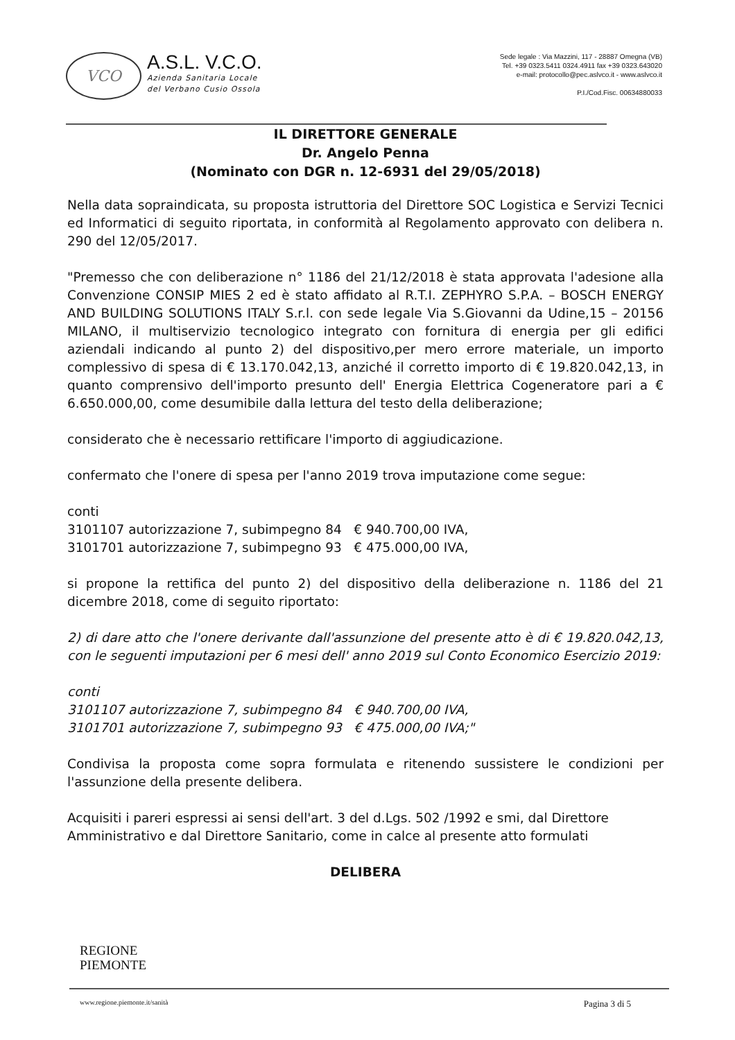VCO
A.S.L. V.C.O.
Azienda Sanitaria Locale
del Verbano Cusio Ossola
Sede legale : Via Mazzini, 117 - 28887 Omegna (VB)
Tel. +39 0323.5411 0324.4911 fax +39 0323.643020
e-mail: protocollo@pec.aslvco.it - www.aslvco.it
P.I./Cod.Fisc. 00634880033
IL DIRETTORE GENERALE
Dr. Angelo Penna
(Nominato con DGR n. 12-6931 del 29/05/2018)
Nella data sopraindicata, su proposta istruttoria del Direttore SOC Logistica e Servizi Tecnici ed Informatici di seguito riportata, in conformità al Regolamento approvato con delibera n. 290 del 12/05/2017.
"Premesso che con deliberazione n° 1186 del 21/12/2018 è stata approvata l'adesione alla Convenzione CONSIP MIES 2 ed è stato affidato al R.T.I. ZEPHYRO S.P.A. – BOSCH ENERGY AND BUILDING SOLUTIONS ITALY S.r.l. con sede legale Via S.Giovanni da Udine,15 – 20156 MILANO, il multiservizio tecnologico integrato con fornitura di energia per gli edifici aziendali indicando al punto 2) del dispositivo,per mero errore materiale, un importo complessivo di spesa di € 13.170.042,13, anziché il corretto importo di € 19.820.042,13, in quanto comprensivo dell'importo presunto dell' Energia Elettrica Cogeneratore pari a € 6.650.000,00, come desumibile dalla lettura del testo della deliberazione;
considerato che è necessario rettificare l'importo di aggiudicazione.
confermato che l'onere di spesa per l'anno 2019 trova imputazione come segue:
conti
3101107 autorizzazione 7, subimpegno 84 € 940.700,00 IVA,
3101701 autorizzazione 7, subimpegno 93 € 475.000,00 IVA,
si propone la rettifica del punto 2) del dispositivo della deliberazione n. 1186 del 21 dicembre 2018, come di seguito riportato:
2) di dare atto che l'onere derivante dall'assunzione del presente atto è di € 19.820.042,13, con le seguenti imputazioni per 6 mesi dell' anno 2019 sul Conto Economico Esercizio 2019:
conti
3101107 autorizzazione 7, subimpegno 84 € 940.700,00 IVA,
3101701 autorizzazione 7, subimpegno 93 € 475.000,00 IVA;"
Condivisa la proposta come sopra formulata e ritenendo sussistere le condizioni per l'assunzione della presente delibera.
Acquisiti i pareri espressi ai sensi dell'art. 3 del d.Lgs. 502 /1992 e smi, dal Direttore Amministrativo e dal Direttore Sanitario, come in calce al presente atto formulati
DELIBERA
REGIONE
PIEMONTE
www.regione.piemonte.it/sanità Pagina 3 di 5